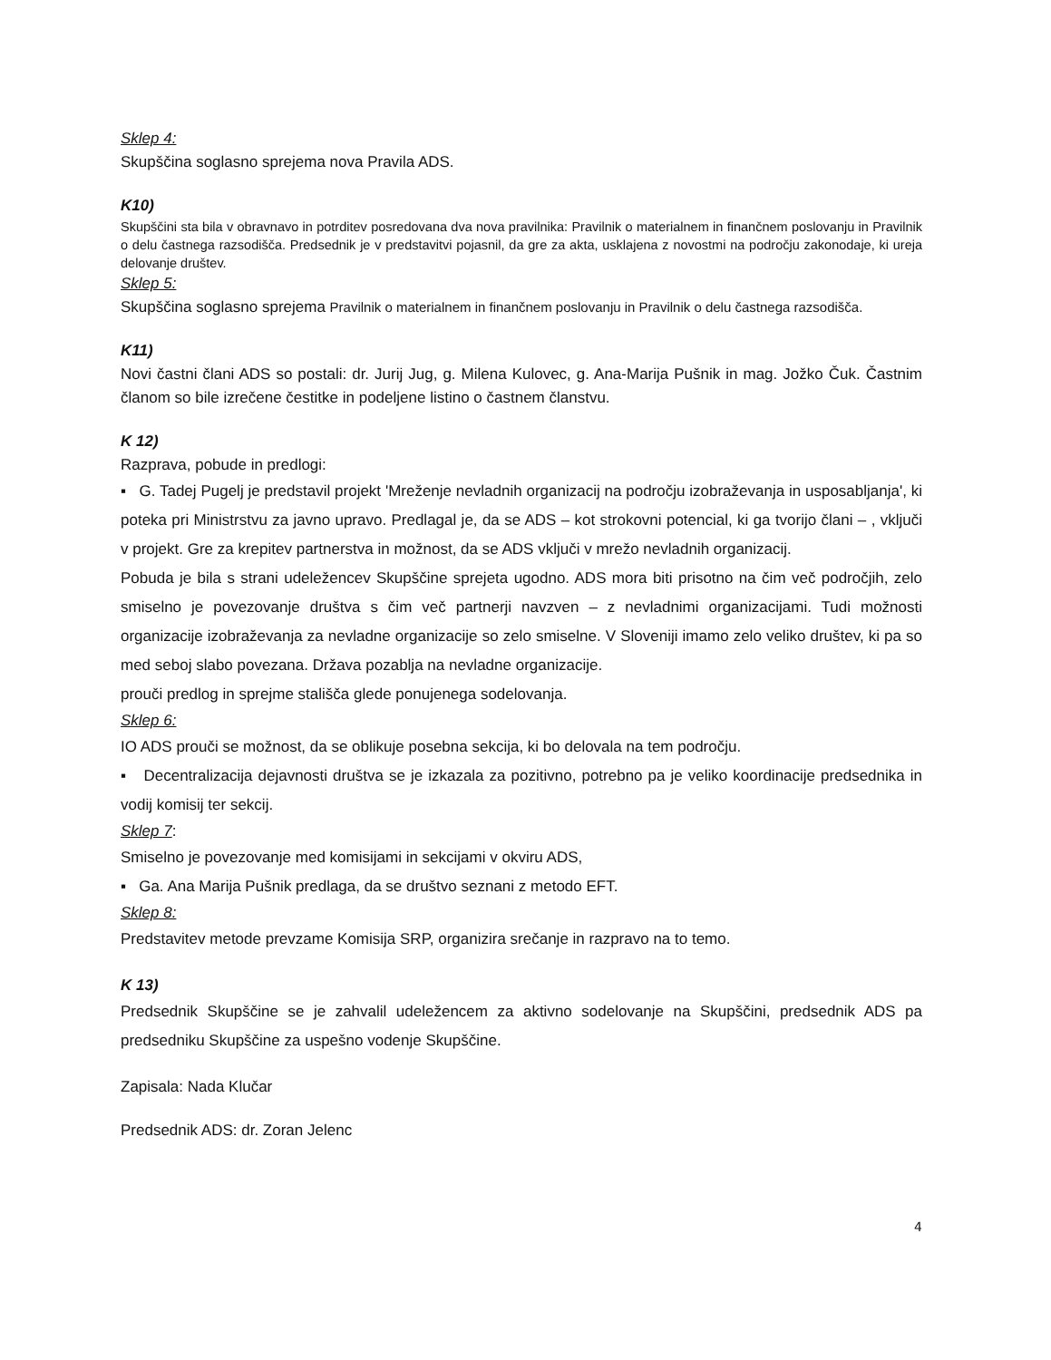Sklep 4:
Skupščina soglasno sprejema nova Pravila ADS.
K10)
Skupščini sta bila v obravnavo in potrditev posredovana dva nova pravilnika: Pravilnik o materialnem in finančnem poslovanju in Pravilnik o delu častnega razsodišča. Predsednik je v predstavitvi pojasnil, da gre za akta, usklajena z novostmi na področju zakonodaje, ki ureja delovanje društev.
Sklep 5:
Skupščina soglasno sprejema Pravilnik o materialnem in finančnem poslovanju in Pravilnik o delu častnega razsodišča.
K11)
Novi častni člani ADS so postali: dr. Jurij Jug, g. Milena Kulovec, g. Ana-Marija Pušnik in mag. Jožko Čuk. Častnim članom so bile izrečene čestitke in podeljene listino o častnem članstvu.
K 12)
Razprava, pobude in predlogi:
▪ G. Tadej Pugelj je predstavil projekt 'Mreženje nevladnih organizacij na področju izobraževanja in usposabljanja', ki poteka pri Ministrstvu za javno upravo. Predlagal je, da se ADS – kot strokovni potencial, ki ga tvorijo člani – , vključi v projekt. Gre za krepitev partnerstva in možnost, da se ADS vključi v mrežo nevladnih organizacij.
Pobuda je bila s strani udeležencev Skupščine sprejeta ugodno. ADS mora biti prisotno na čim več področjih, zelo smiselno je povezovanje društva s čim več partnerji navzven – z nevladnimi organizacijami. Tudi možnosti organizacije izobraževanja za nevladne organizacije so zelo smiselne. V Sloveniji imamo zelo veliko društev, ki pa so med seboj slabo povezana. Država pozablja na nevladne organizacije.
prouči predlog in sprejme stališča glede ponujenega sodelovanja.
Sklep 6:
IO ADS prouči se možnost, da se oblikuje posebna sekcija, ki bo delovala na tem področju.
▪ Decentralizacija dejavnosti društva se je izkazala za pozitivno, potrebno pa je veliko koordinacije predsednika in vodij komisij ter sekcij.
Sklep 7:
Smiselno je povezovanje med komisijami in sekcijami v okviru ADS,
▪ Ga. Ana Marija Pušnik predlaga, da se društvo seznani z metodo EFT.
Sklep 8:
Predstavitev metode prevzame Komisija SRP, organizira srečanje in razpravo na to temo.
K 13)
Predsednik Skupščine se je zahvalil udeležencem za aktivno sodelovanje na Skupščini, predsednik ADS pa predsedniku Skupščine za uspešno vodenje Skupščine.
Zapisala: Nada Klučar
Predsednik ADS: dr. Zoran Jelenc
4